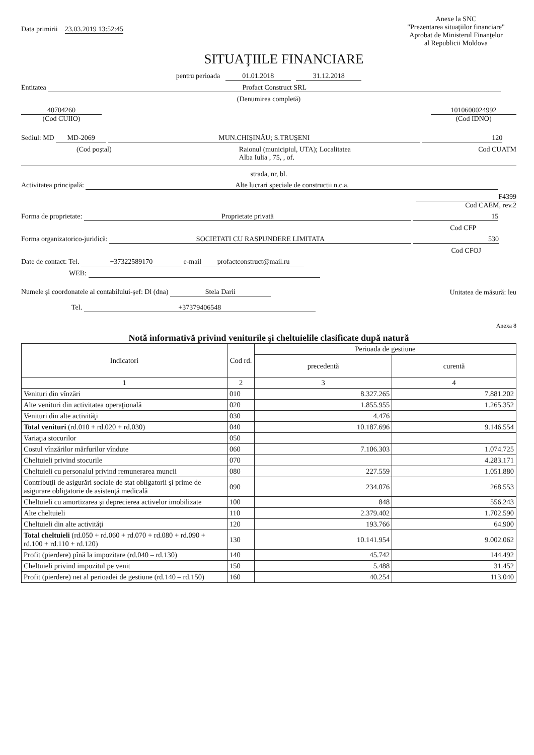Data primirii 23.03.2019 13:52:45
Anexe la SNC
"Prezentarea situaţiilor financiare"
Aprobat de Ministerul Finanţelor
al Republicii Moldova
SITUAŢIILE FINANCIARE
pentru perioada 01.01.2018 31.12.2018
Entitatea Profact Construct SRL
(Denumirea completă)
40704260
(Cod CUIIO)
1010600024992
(Cod IDNO)
Sediul: MD MD-2069 MUN.CHIŞINĂU; S.TRUŞENI 120
(Cod poştal) Raionul (municipiul, UTA); Localitatea
Alba Iulia , 75, , of.
Cod CUATM
strada, nr, bl.
Activitatea principală: Alte lucrari speciale de constructii n.c.a.
F4399
Cod CAEM, rev.2
Forma de proprietate: Proprietate privată 15
Cod CFP
Forma organizatorico-juridică: SOCIETATI CU RASPUNDERE LIMITATA 530
Cod CFOJ
Date de contact: Tel. +37322589170 e-mail profactconstruct@mail.ru
WEB:
Numele şi coordonatele al contabilului-şef: Dl (dna) Stela Darii
Unitatea de măsură: leu
Tel. +37379406548
Anexa 8
Notă informativă privind veniturile şi cheltuielile clasificate după natură
| Indicatori | Cod rd. | Perioada de gestiune | |
| --- | --- | --- | --- |
| | | precedentă | curentă |
| 1 | 2 | 3 | 4 |
| Venituri din vînzări | 010 | 8.327.265 | 7.881.202 |
| Alte venituri din activitatea operaţională | 020 | 1.855.955 | 1.265.352 |
| Venituri din alte activităţi | 030 | 4.476 | |
| Total venituri (rd.010 + rd.020 + rd.030) | 040 | 10.187.696 | 9.146.554 |
| Variaţia stocurilor | 050 | | |
| Costul vînzărilor mărfurilor vîndute | 060 | 7.106.303 | 1.074.725 |
| Cheltuieli privind stocurile | 070 | | 4.283.171 |
| Cheltuieli cu personalul privind remunerarea muncii | 080 | 227.559 | 1.051.880 |
| Contribuţii de asigurări sociale de stat obligatorii şi prime de asigurare obligatorie de asistenţă medicală | 090 | 234.076 | 268.553 |
| Cheltuieli cu amortizarea şi deprecierea activelor imobilizate | 100 | 848 | 556.243 |
| Alte cheltuieli | 110 | 2.379.402 | 1.702.590 |
| Cheltuieli din alte activităţi | 120 | 193.766 | 64.900 |
| Total cheltuieli (rd.050 + rd.060 + rd.070 + rd.080 + rd.090 + rd.100 + rd.110 + rd.120) | 130 | 10.141.954 | 9.002.062 |
| Profit (pierdere) pînă la impozitare (rd.040 – rd.130) | 140 | 45.742 | 144.492 |
| Cheltuieli privind impozitul pe venit | 150 | 5.488 | 31.452 |
| Profit (pierdere) net al perioadei de gestiune (rd.140 – rd.150) | 160 | 40.254 | 113.040 |